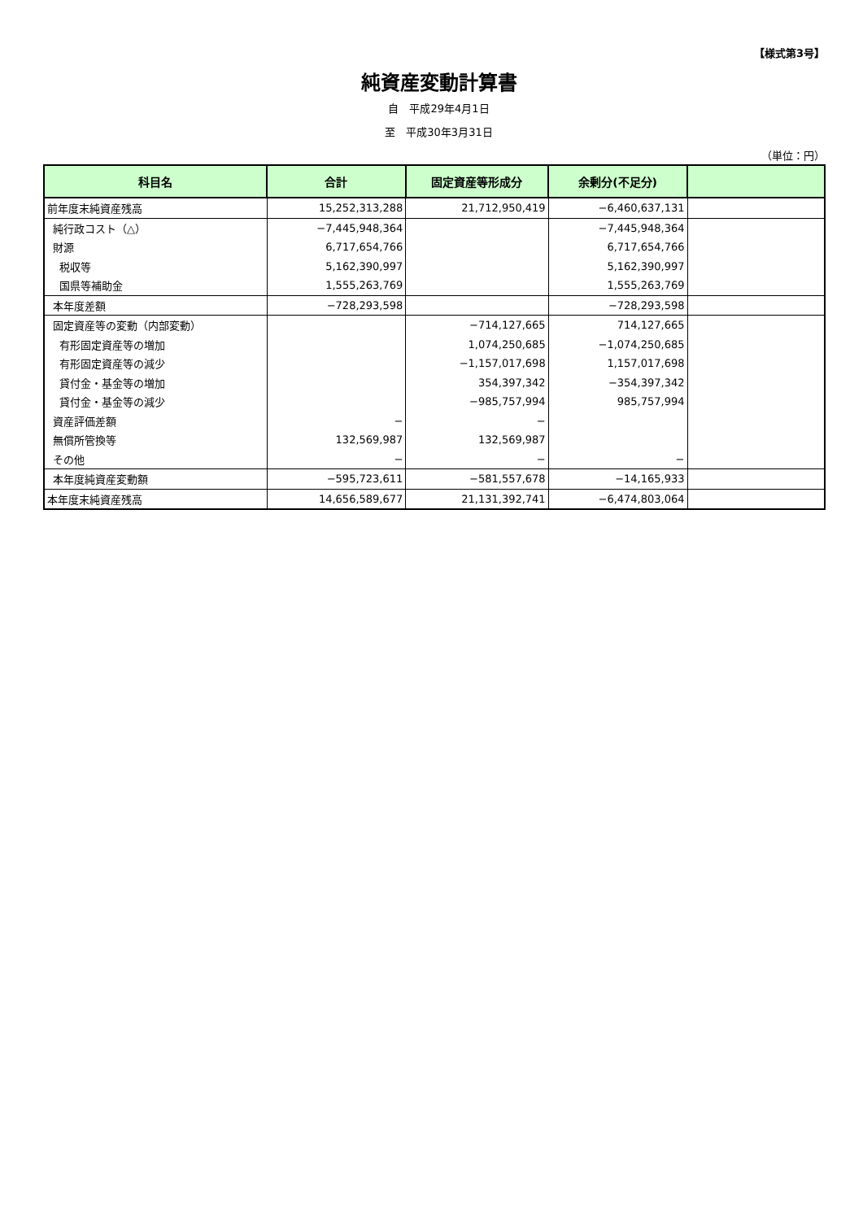【様式第3号】
純資産変動計算書
自　平成29年4月1日
至　平成30年3月31日
（単位：円）
| 科目名 | 合計 | 固定資産等形成分 | 余剰分(不足分) | |
| --- | --- | --- | --- | --- |
| 前年度末純資産残高 | 15,252,313,288 | 21,712,950,419 | −6,460,637,131 | |
| 純行政コスト（△） | −7,445,948,364 | | −7,445,948,364 | |
| 財源 | 6,717,654,766 | | 6,717,654,766 | |
| 税収等 | 5,162,390,997 | | 5,162,390,997 | |
| 国県等補助金 | 1,555,263,769 | | 1,555,263,769 | |
| 本年度差額 | −728,293,598 | | −728,293,598 | |
| 固定資産等の変動（内部変動） | | −714,127,665 | 714,127,665 | |
| 有形固定資産等の増加 | | 1,074,250,685 | −1,074,250,685 | |
| 有形固定資産等の減少 | | −1,157,017,698 | 1,157,017,698 | |
| 貸付金・基金等の増加 | | 354,397,342 | −354,397,342 | |
| 貸付金・基金等の減少 | | −985,757,994 | 985,757,994 | |
| 資産評価差額 | − | − | | |
| 無償所管換等 | 132,569,987 | 132,569,987 | | |
| その他 | − | − | − | |
| 本年度純資産変動額 | −595,723,611 | −581,557,678 | −14,165,933 | |
| 本年度末純資産残高 | 14,656,589,677 | 21,131,392,741 | −6,474,803,064 | |